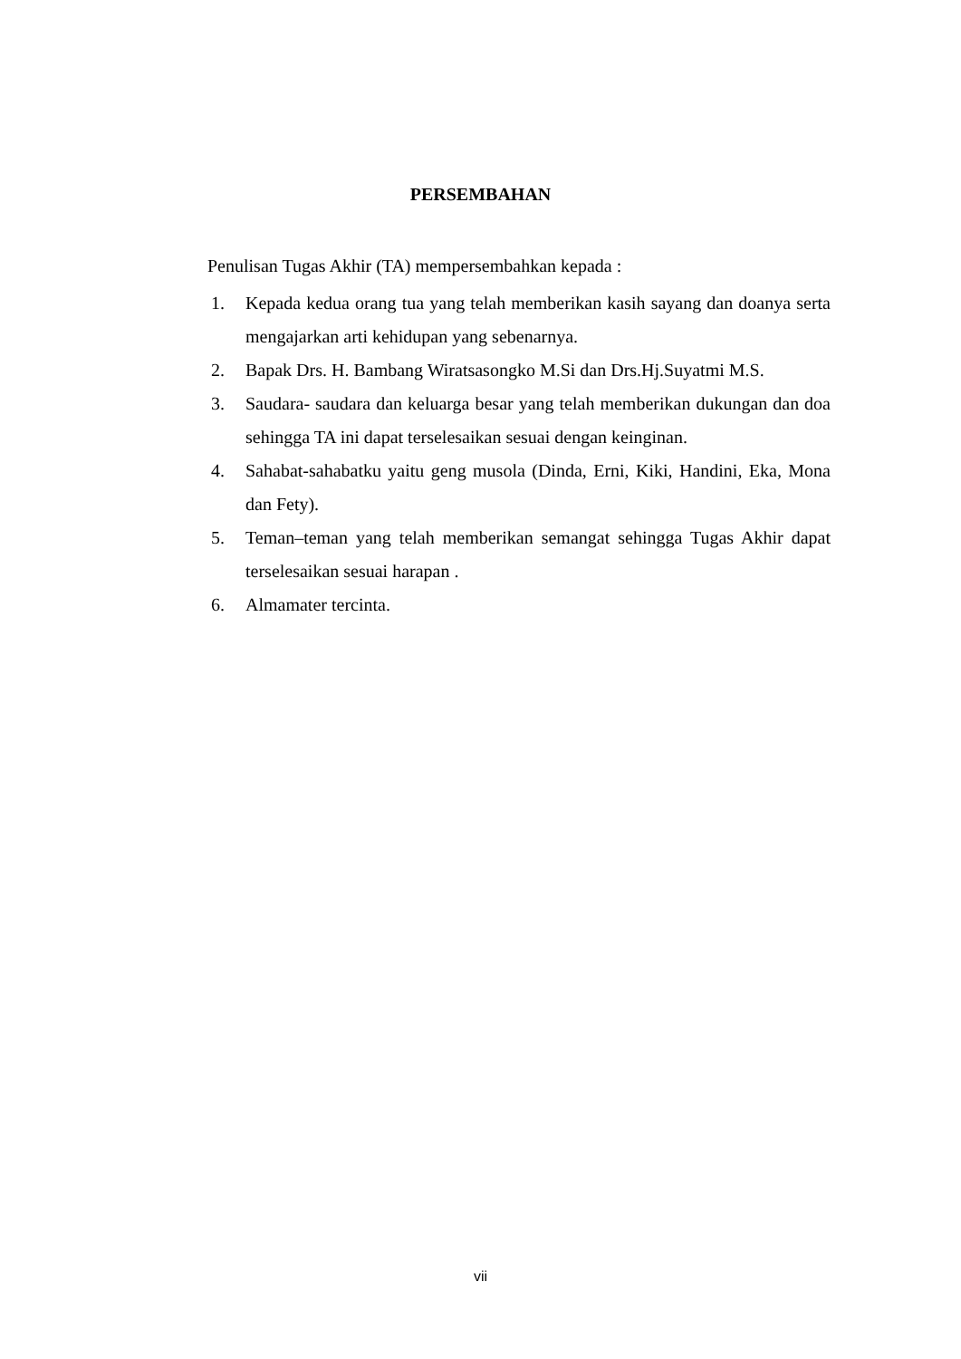PERSEMBAHAN
Penulisan Tugas Akhir (TA) mempersembahkan kepada :
1. Kepada kedua orang tua yang telah memberikan kasih sayang dan doanya serta mengajarkan arti kehidupan yang sebenarnya.
2. Bapak Drs. H. Bambang Wiratsasongko M.Si dan Drs.Hj.Suyatmi M.S.
3. Saudara- saudara dan keluarga besar yang telah memberikan dukungan dan doa sehingga TA ini dapat terselesaikan sesuai dengan keinginan.
4. Sahabat-sahabatku yaitu geng musola (Dinda, Erni, Kiki, Handini, Eka, Mona dan Fety).
5. Teman–teman yang telah memberikan semangat sehingga Tugas Akhir dapat terselesaikan sesuai harapan .
6. Almamater tercinta.
vii